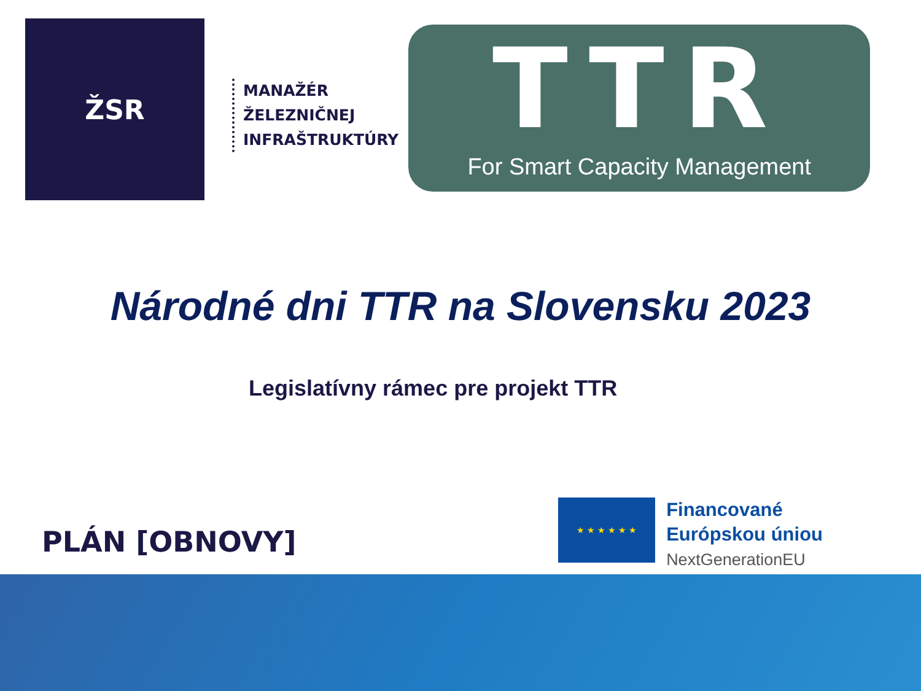ŽSR
MANAŽÉR
ŽELEZNIČNEJ
INFRAŠTRUKTÚRY
TTR
For Smart Capacity Management
Národné dni TTR na Slovensku 2023
Legislatívny rámec pre projekt TTR
PLÁN [OBNOVY]
★ ★ ★ ★ ★ ★
Financované
Európskou úniou
NextGenerationEU